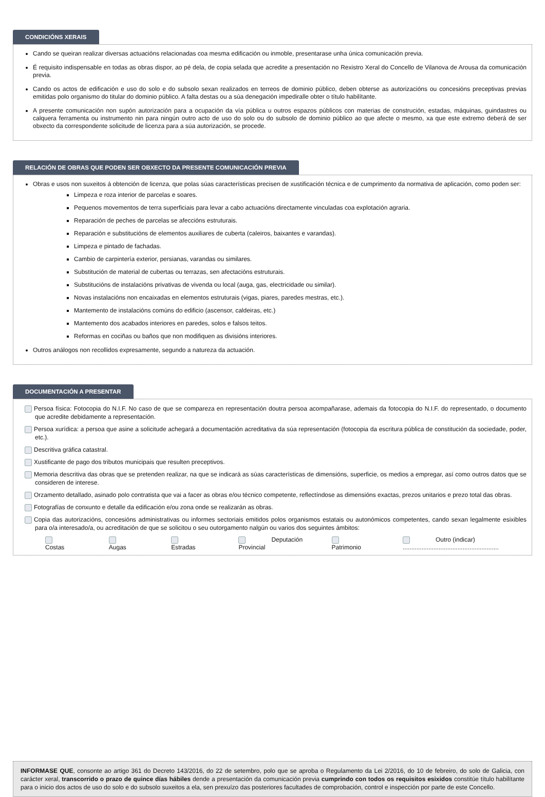CONDICIÓNS XERAIS
Cando se queiran realizar diversas actuacións relacionadas coa mesma edificación ou inmoble, presentarase unha única comunicación previa.
É requisito indispensable en todas as obras dispor, ao pé dela, de copia selada que acredite a presentación no Rexistro Xeral do Concello de Vilanova de Arousa da comunicación previa.
Cando os actos de edificación e uso do solo e do subsolo sexan realizados en terreos de dominio público, deben obterse as autorizacións ou concesións preceptivas previas emitidas polo organismo do titular do dominio público. A falta destas ou a súa denegación impediralle obter o título habilítante.
A presente comunicación non supón autorización para a ocupación da vía pública u outros espazos públicos con materias de construción, estadas, máquinas, guindastres ou calquera ferramenta ou instrumento nin para ningún outro acto de uso do solo ou do subsolo de dominio público ao que afecte o mesmo, xa que este extremo deberá de ser obxecto da correspondente solicitude de licenza para a súa autorización, se procede.
RELACIÓN DE OBRAS QUE PODEN SER OBXECTO DA PRESENTE COMUNICACIÓN PREVIA
Obras e usos non suxeitos á obtención de licenza, que polas súas características precisen de xustificación técnica e de cumprimento da normativa de aplicación, como poden ser:
Limpeza e roza interior de parcelas e soares.
Pequenos movementos de terra superficiais para levar a cabo actuacións directamente vinculadas coa explotación agraria.
Reparación de peches de parcelas se afeccións estruturais.
Reparación e substitucións de elementos auxiliares de cuberta (caleiros, baixantes e varandas).
Limpeza e pintado de fachadas.
Cambio de carpintería exterior, persianas, varandas ou similares.
Substitución de material de cubertas ou terrazas, sen afectacións estruturais.
Substitucións de instalacións privativas de vivenda ou local (auga, gas, electricidade ou similar).
Novas instalacións non encaixadas en elementos estruturais (vigas, piares, paredes mestras, etc.).
Mantemento de instalacións comúns do edificio (ascensor, caldeiras, etc.)
Mantemento dos acabados interiores en paredes, solos e falsos teitos.
Reformas en cociñas ou baños que non modifiquen as divisións interiores.
Outros análogos non recollidos expresamente, segundo a natureza da actuación.
DOCUMENTACIÓN A PRESENTAR
Persoa física: Fotocopia do N.I.F. No caso de que se compareza en representación doutra persoa acompañarase, ademais da fotocopia do N.I.F. do representado, o documento que acredite debidamente a representación.
Persoa xurídica: a persoa que asine a solicitude achegará a documentación acreditativa da súa representación (fotocopia da escritura pública de constitución da sociedade, poder, etc.).
Descritiva gráfica catastral.
Xustificante de pago dos tributos municipais que resulten preceptivos.
Memoria descritiva das obras que se pretenden realizar, na que se indicará as súas características de dimensións, superficie, os medios a empregar, así como outros datos que se consideren de interese.
Orzamento detallado, asinado polo contratista que vai a facer as obras e/ou técnico competente, reflectíndose as dimensións exactas, prezos unitarios e prezo total das obras.
Fotografías de conxunto e detalle da edificación e/ou zona onde se realizarán as obras.
Copia das autorizacións, concesións administrativas ou informes sectoriais emitidos polos organismos estatais ou autonómicos competentes, cando sexan legalmente esixibles para o/a interesado/a, ou acreditación de que se solicitou o seu outorgamento nalgún ou varios dos seguintes ámbitos:
Costas Augas Estradas Deputación Provincial Patrimonio Outro (indicar) ........................................................
INFORMASE QUE, consonte ao artigo 361 do Decreto 143/2016, do 22 de setembro, polo que se aproba o Regulamento da Lei 2/2016, do 10 de febreiro, do solo de Galicia, con carácter xeral, transcorrido o prazo de quince días hábiles dende a presentación da comunicación previa cumprindo con todos os requisitos esixidos constitúe título habilítante para o inicio dos actos de uso do solo e do subsolo suxeitos a ela, sen prexuízo das posteriores facultades de comprobación, control e inspección por parte de este Concello.